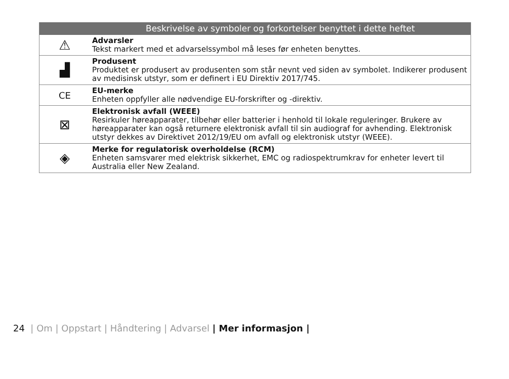| | Beskrivelse av symboler og forkortelser benyttet i dette heftet |
| --- | --- |
| ⚠ | Advarsler Tekst markert med et advarselssymbol må leses før enheten benyttes. |
| ▟ | Produsent Produktet er produsert av produsenten som står nevnt ved siden av symbolet. Indikerer produsent av medisinsk utstyr, som er definert i EU Direktiv 2017/745. |
| CE | EU-merke Enheten oppfyller alle nødvendige EU-forskrifter og -direktiv. |
| ⊠ | Elektronisk avfall (WEEE) Resirkuler høreapparater, tilbehør eller batterier i henhold til lokale reguleringer. Brukere av høreapparater kan også returnere elektronisk avfall til sin audiograf for avhending. Elektronisk utstyr dekkes av Direktivet 2012/19/EU om avfall og elektronisk utstyr (WEEE). |
| ◈ | Merke for regulatorisk overholdelse (RCM) Enheten samsvarer med elektrisk sikkerhet, EMC og radiospektrumkrav for enheter levert til Australia eller New Zealand. |
24 | Om | Oppstart | Håndtering | Advarsel | Mer informasjon |